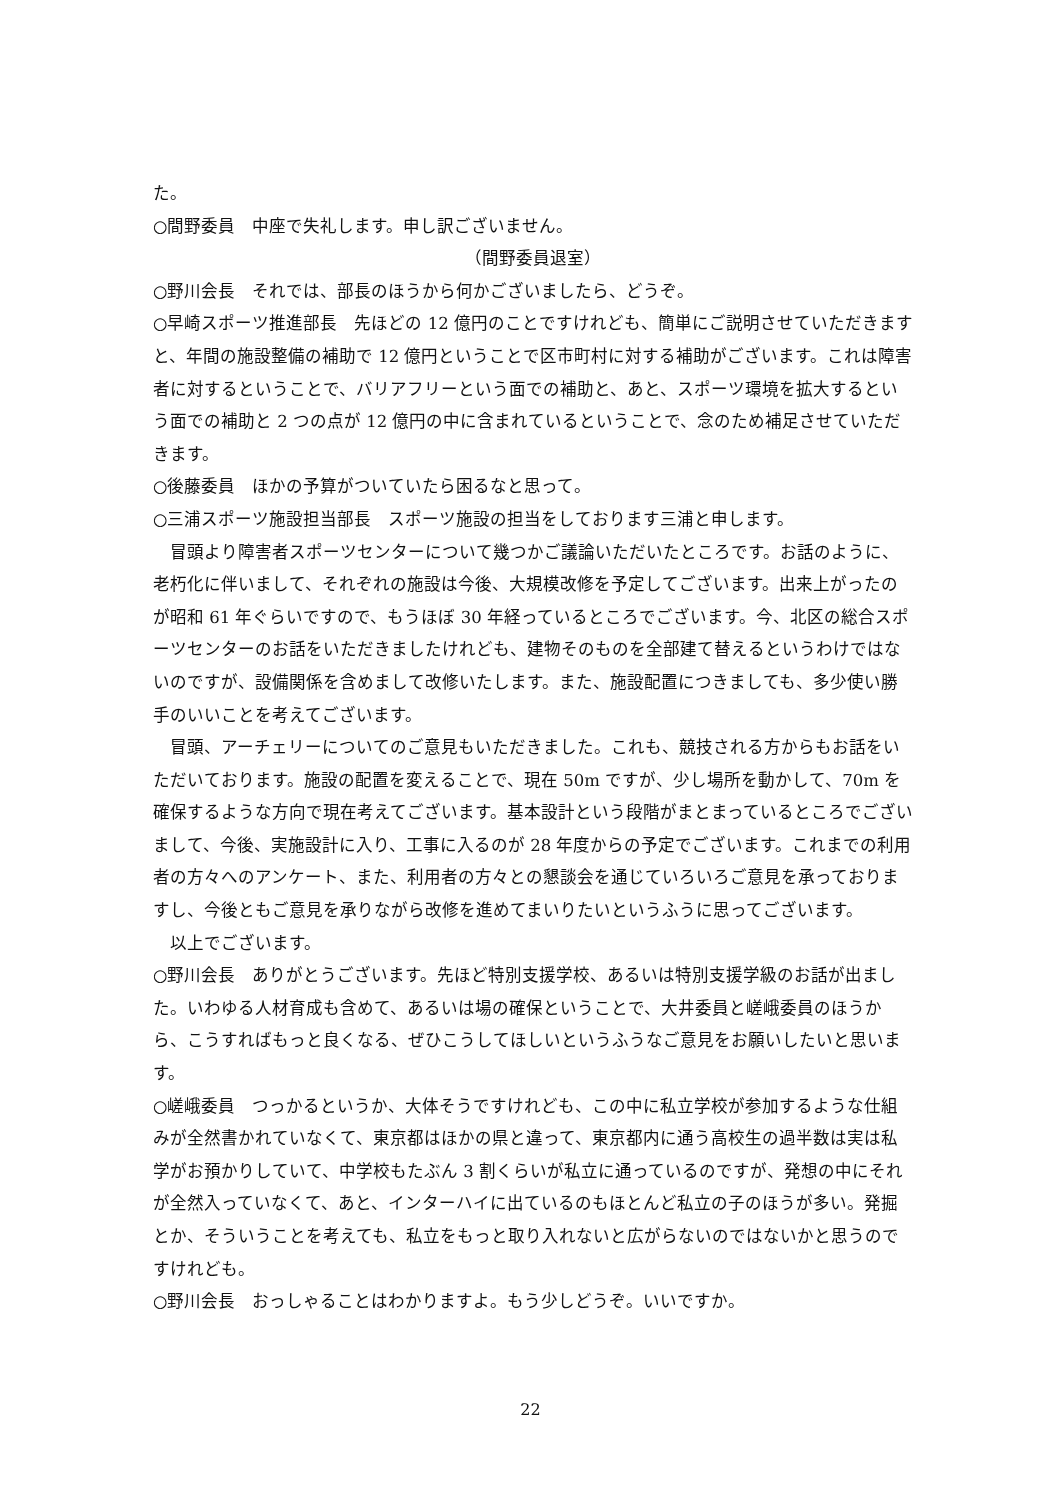た。
○間野委員　中座で失礼します。申し訳ございません。
（間野委員退室）
○野川会長　それでは、部長のほうから何かございましたら、どうぞ。
○早崎スポーツ推進部長　先ほどの 12 億円のことですけれども、簡単にご説明させていただきますと、年間の施設整備の補助で 12 億円ということで区市町村に対する補助がございます。これは障害者に対するということで、バリアフリーという面での補助と、あと、スポーツ環境を拡大するという面での補助と 2 つの点が 12 億円の中に含まれているということで、念のため補足させていただきます。
○後藤委員　ほかの予算がついていたら困るなと思って。
○三浦スポーツ施設担当部長　スポーツ施設の担当をしております三浦と申します。
冒頭より障害者スポーツセンターについて幾つかご議論いただいたところです。お話のように、老朽化に伴いまして、それぞれの施設は今後、大規模改修を予定してございます。出来上がったのが昭和 61 年ぐらいですので、もうほぼ 30 年経っているところでございます。今、北区の総合スポーツセンターのお話をいただきましたけれども、建物そのものを全部建て替えるというわけではないのですが、設備関係を含めまして改修いたします。また、施設配置につきましても、多少使い勝手のいいことを考えてございます。
冒頭、アーチェリーについてのご意見もいただきました。これも、競技される方からもお話をいただいております。施設の配置を変えることで、現在 50m ですが、少し場所を動かして、70m を確保するような方向で現在考えてございます。基本設計という段階がまとまっているところでございまして、今後、実施設計に入り、工事に入るのが 28 年度からの予定でございます。これまでの利用者の方々へのアンケート、また、利用者の方々との懇談会を通じていろいろご意見を承っておりますし、今後ともご意見を承りながら改修を進めてまいりたいというふうに思ってございます。
以上でございます。
○野川会長　ありがとうございます。先ほど特別支援学校、あるいは特別支援学級のお話が出ました。いわゆる人材育成も含めて、あるいは場の確保ということで、大井委員と嵯峨委員のほうから、こうすればもっと良くなる、ぜひこうしてほしいというふうなご意見をお願いしたいと思います。
○嵯峨委員　つっかるというか、大体そうですけれども、この中に私立学校が参加するような仕組みが全然書かれていなくて、東京都はほかの県と違って、東京都内に通う高校生の過半数は実は私学がお預かりしていて、中学校もたぶん 3 割くらいが私立に通っているのですが、発想の中にそれが全然入っていなくて、あと、インターハイに出ているのもほとんど私立の子のほうが多い。発掘とか、そういうことを考えても、私立をもっと取り入れないと広がらないのではないかと思うのですけれども。
○野川会長　おっしゃることはわかりますよ。もう少しどうぞ。いいですか。
22